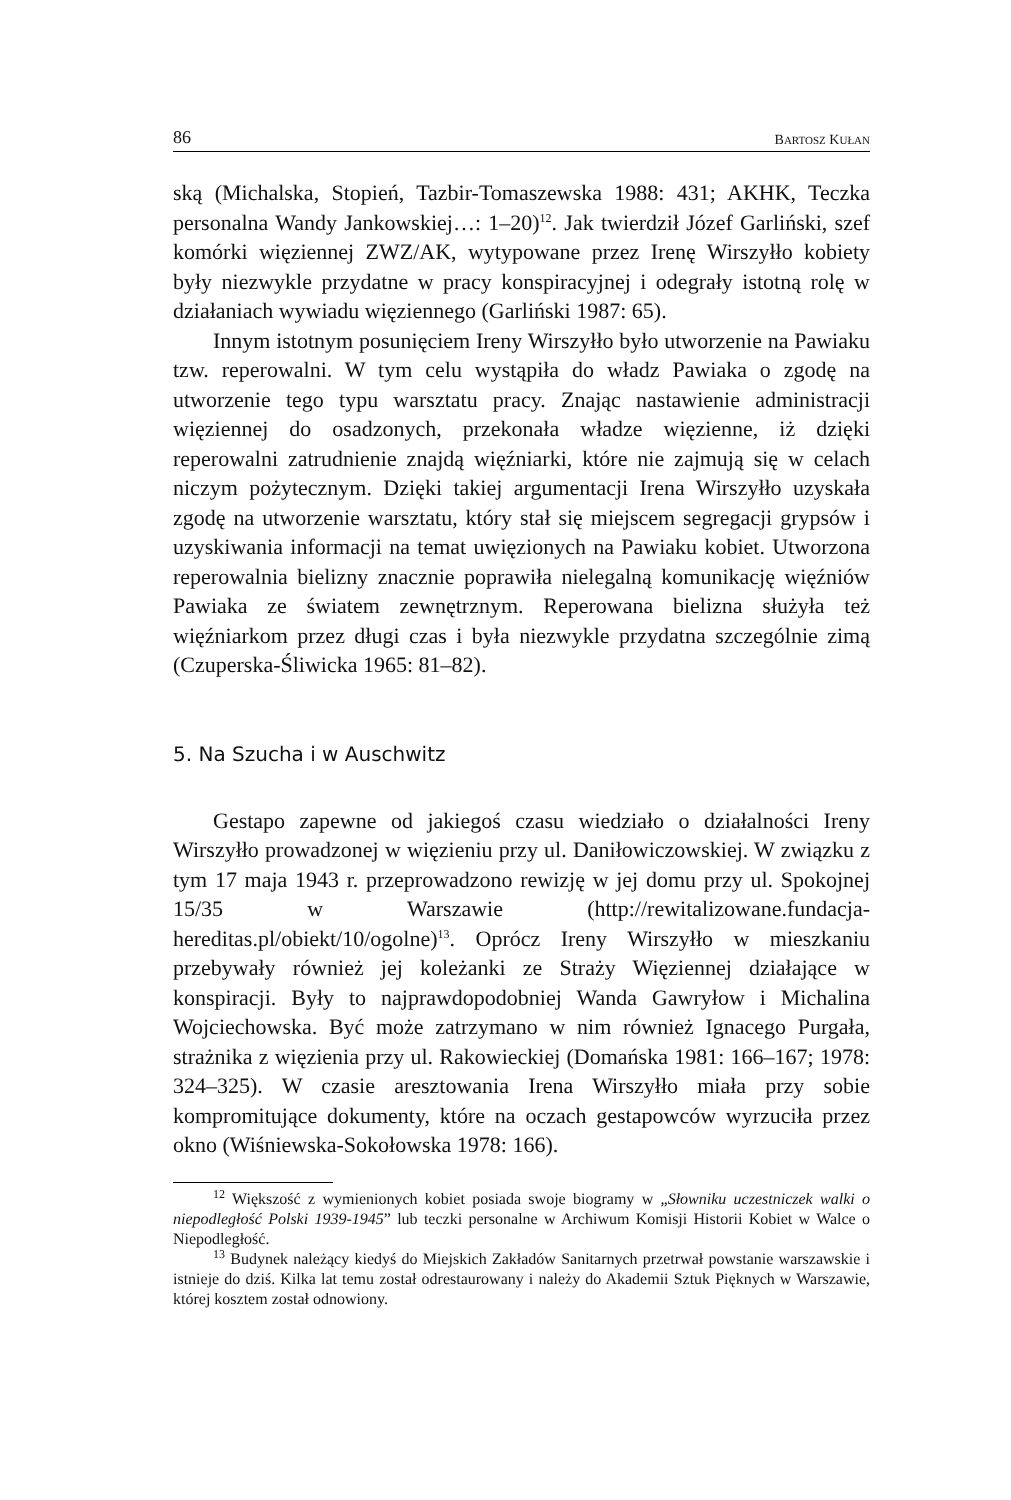86 BARTOSZ KUŁAN
ską (Michalska, Stopień, Tazbir-Tomaszewska 1988: 431; AKHK, Teczka personalna Wandy Jankowskiej…: 1–20)<sup>12</sup>. Jak twierdził Józef Garliński, szef komórki więziennej ZWZ/AK, wytypowane przez Irenę Wirszyłło kobiety były niezwykle przydatne w pracy konspiracyjnej i odegrały istotną rolę w działaniach wywiadu więziennego (Garliński 1987: 65).
Innym istotnym posunięciem Ireny Wirszyłło było utworzenie na Pawiaku tzw. reperowalni. W tym celu wystąpiła do władz Pawiaka o zgodę na utworzenie tego typu warsztatu pracy. Znając nastawienie administracji więziennej do osadzonych, przekonała władze więzienne, iż dzięki reperowalni zatrudnienie znajdą więźniarki, które nie zajmują się w celach niczym pożytecznym. Dzięki takiej argumentacji Irena Wirszyłło uzyskała zgodę na utworzenie warsztatu, który stał się miejscem segregacji grypsów i uzyskiwania informacji na temat uwięzionych na Pawiaku kobiet. Utworzona reperowalnia bielizny znacznie poprawiła nielegalną komunikację więźniów Pawiaka ze światem zewnętrznym. Reperowana bielizna służyła też więźniarkom przez długi czas i była niezwykle przydatna szczególnie zimą (Czuperska-Śliwicka 1965: 81–82).
5. Na Szucha i w Auschwitz
Gestapo zapewne od jakiegoś czasu wiedziało o działalności Ireny Wirszyłło prowadzonej w więzieniu przy ul. Daniłowiczowskiej. W związku z tym 17 maja 1943 r. przeprowadzono rewizję w jej domu przy ul. Spokojnej 15/35 w Warszawie (http://rewitalizowane.fundacja-hereditas.pl/obiekt/10/ogolne)<sup>13</sup>. Oprócz Ireny Wirszyłło w mieszkaniu przebywały również jej koleżanki ze Straży Więziennej działające w konspiracji. Były to najprawdopodobniej Wanda Gawryłow i Michalina Wojciechowska. Być może zatrzymano w nim również Ignacego Purgała, strażnika z więzienia przy ul. Rakowieckiej (Domańska 1981: 166–167; 1978: 324–325). W czasie aresztowania Irena Wirszyłło miała przy sobie kompromitujące dokumenty, które na oczach gestapowców wyrzuciła przez okno (Wiśniewska-Sokołowska 1978: 166).
<sup>12</sup> Większość z wymienionych kobiet posiada swoje biogramy w „Słowniku uczestniczek walki o niepodległość Polski 1939-1945” lub teczki personalne w Archiwum Komisji Historii Kobiet w Walce o Niepodległość.
<sup>13</sup> Budynek należący kiedyś do Miejskich Zakładów Sanitarnych przetrwał powstanie warszawskie i istnieje do dziś. Kilka lat temu został odrestaurowany i należy do Akademii Sztuk Pięknych w Warszawie, której kosztem został odnowiony.